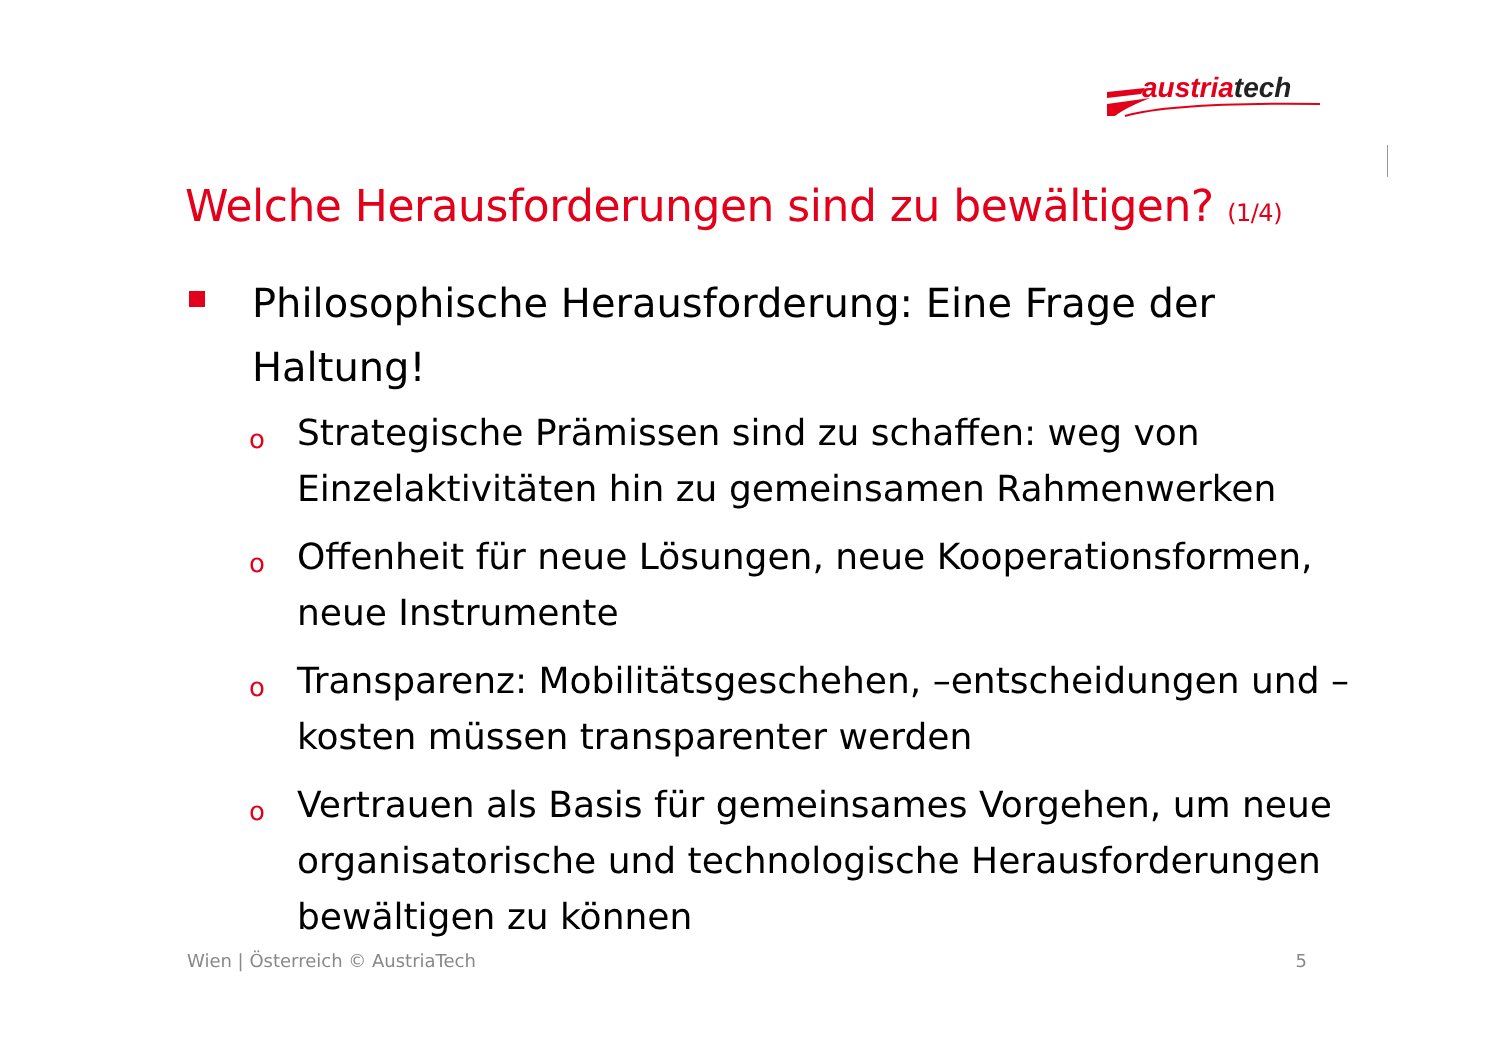austriatech
Welche Herausforderungen sind zu bewältigen? (1/4)
Philosophische Herausforderung: Eine Frage der Haltung!
o
Strategische Prämissen sind zu schaffen: weg von Einzelaktivitäten hin zu gemeinsamen Rahmenwerken
o
Offenheit für neue Lösungen, neue Kooperationsformen, neue Instrumente
o
Transparenz: Mobilitätsgeschehen, –entscheidungen und –kosten müssen transparenter werden
o
Vertrauen als Basis für gemeinsames Vorgehen, um neue organisatorische und technologische Herausforderungen bewältigen zu können
Wien | Österreich © AustriaTech 5